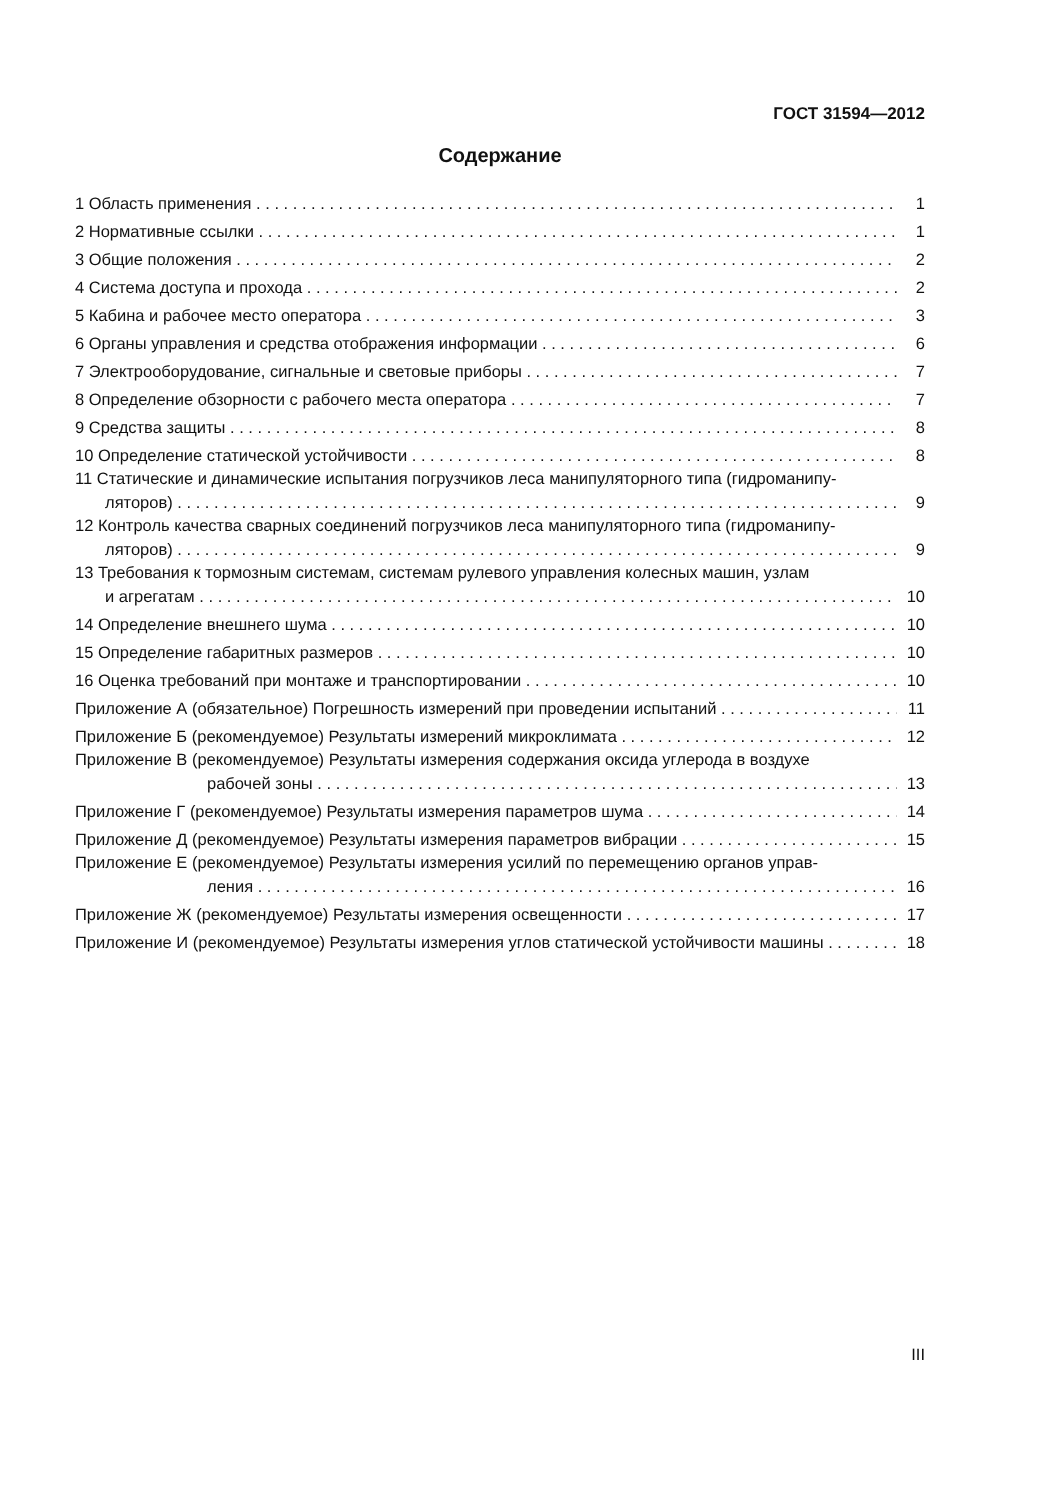ГОСТ 31594—2012
Содержание
1 Область применения 1
2 Нормативные ссылки 1
3 Общие положения 2
4 Система доступа и прохода 2
5 Кабина и рабочее место оператора 3
6 Органы управления и средства отображения информации 6
7 Электрооборудование, сигнальные и световые приборы 7
8 Определение обзорности с рабочего места оператора 7
9 Средства защиты 8
10 Определение статической устойчивости 8
11 Статические и динамические испытания погрузчиков леса манипуляторного типа (гидроманипу-
ляторов) 9
12 Контроль качества сварных соединений погрузчиков леса манипуляторного типа (гидроманипу-
ляторов) 9
13 Требования к тормозным системам, системам рулевого управления колесных машин, узлам
и агрегатам 10
14 Определение внешнего шума 10
15 Определение габаритных размеров 10
16 Оценка требований при монтаже и транспортировании 10
Приложение А (обязательное) Погрешность измерений при проведении испытаний 11
Приложение Б (рекомендуемое) Результаты измерений микроклимата 12
Приложение В (рекомендуемое) Результаты измерения содержания оксида углерода в воздухе
рабочей зоны 13
Приложение Г (рекомендуемое) Результаты измерения параметров шума 14
Приложение Д (рекомендуемое) Результаты измерения параметров вибрации 15
Приложение Е (рекомендуемое) Результаты измерения усилий по перемещению органов управ-
ления 16
Приложение Ж (рекомендуемое) Результаты измерения освещенности 17
Приложение И (рекомендуемое) Результаты измерения углов статической устойчивости машины 18
III